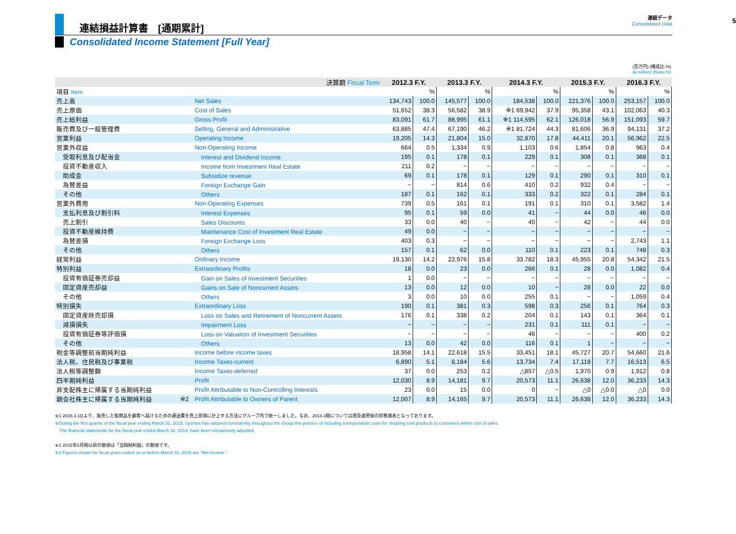連結損益計算書　[通期累計]
連結データ
Consolidated Data
5
Consolidated Income Statement [Full Year]
(百万円) (構成比:%)
(¥ million) (Ratio:%)
| 決算期 Fiscal Term | | | 2012.3 F.Y. | | 2013.3 F.Y. | | 2014.3 F.Y. | | 2015.3 F.Y. | | 2016.3 F.Y. | |
| --- | --- | --- | --- | --- | --- | --- | --- | --- | --- | --- | --- | --- |
| 項目 Item | | | | % | | % | | % | | % | | % |
| 売上高 | | Net Sales | 134,743 | 100.0 | 145,577 | 100.0 | 184,538 | 100.0 | 221,376 | 100.0 | 253,157 | 100.0 |
| 売上原価 | | Cost of Sales | 51,652 | 38.3 | 56,582 | 38.9 | ※1 69,942 | 37.9 | 95,358 | 43.1 | 102,063 | 40.3 |
| 売上総利益 | | Gross Profit | 83,091 | 61.7 | 88,995 | 61.1 | ※1 114,595 | 62.1 | 126,018 | 56.9 | 151,093 | 59.7 |
| 販売費及び一般管理費 | | Selling, General and Administrative | 63,885 | 47.4 | 67,190 | 46.2 | ※1 81,724 | 44.3 | 81,606 | 36.9 | 94,131 | 37.2 |
| 営業利益 | | Operating Income | 19,205 | 14.3 | 21,804 | 15.0 | 32,870 | 17.8 | 44,411 | 20.1 | 56,962 | 22.5 |
| 営業外収益 | | Non-Operating Income | 664 | 0.5 | 1,334 | 0.9 | 1,103 | 0.6 | 1,854 | 0.8 | 963 | 0.4 |
| 受取利息及び配当金 | | Interest and Dividend Income | 195 | 0.1 | 178 | 0.1 | 229 | 0.1 | 308 | 0.1 | 368 | 0.1 |
| 投資不動産収入 | | Income from Investment Real Estate | 211 | 0.2 | − | − | − | − | − | − | − | − |
| 助成金 | | Subsidize revenue | 69 | 0.1 | 178 | 0.1 | 129 | 0.1 | 290 | 0.1 | 310 | 0.1 |
| 為替差益 | | Foreign Exchange Gain | − | − | 814 | 0.6 | 410 | 0.2 | 932 | 0.4 | − | − |
| その他 | | Others | 187 | 0.1 | 162 | 0.1 | 333 | 0.2 | 322 | 0.1 | 284 | 0.1 |
| 営業外費用 | | Non-Operating Expenses | 739 | 0.5 | 161 | 0.1 | 191 | 0.1 | 310 | 0.1 | 3,582 | 1.4 |
| 支払利息及び割引料 | | Interest Expenses | 95 | 0.1 | 59 | 0.0 | 41 | − | 44 | 0.0 | 46 | 0.0 |
| 売上割引 | | Sales Discounts | 33 | 0.0 | 40 | − | 40 | − | 42 | − | 44 | 0.0 |
| 投資不動産維持費 | | Maintenance Cost of Investment Real Estate | 49 | 0.0 | − | − | − | − | − | − | − | − |
| 為替差損 | | Foreign Exchange Loss | 403 | 0.3 | − | − | − | − | − | − | 2,743 | 1.1 |
| その他 | | Others | 157 | 0.1 | 62 | 0.0 | 110 | 0.1 | 223 | 0.1 | 748 | 0.3 |
| 経常利益 | | Ordinary Income | 19,130 | 14.2 | 22,976 | 15.8 | 33,782 | 18.3 | 45,955 | 20.8 | 54,342 | 21.5 |
| 特別利益 | | Extraordinary Profits | 18 | 0.0 | 23 | 0.0 | 266 | 0.1 | 28 | 0.0 | 1,082 | 0.4 |
| 投資有価証券売却益 | | Gain on Sales of Investment Securities | 1 | 0.0 | − | − | − | − | − | − | − | − |
| 固定資産売却益 | | Gains on Sale of Noncurrent Assets | 13 | 0.0 | 12 | 0.0 | 10 | − | 28 | 0.0 | 22 | 0.0 |
| その他 | | Others | 3 | 0.0 | 10 | 0.0 | 255 | 0.1 | − | − | 1,059 | 0.4 |
| 特別損失 | | Extraordinary Loss | 190 | 0.1 | 381 | 0.3 | 598 | 0.3 | 256 | 0.1 | 764 | 0.3 |
| 固定資産除売却損 | | Loss on Sales and Retirement of Noncurrent Assets | 176 | 0.1 | 338 | 0.2 | 204 | 0.1 | 143 | 0.1 | 364 | 0.1 |
| 減損損失 | | Impairment Loss | − | − | − | − | 231 | 0.1 | 111 | 0.1 | − | − |
| 投資有価証券等評価損 | | Loss on Valuation of Investment Securities | − | − | − | − | 46 | − | − | − | 400 | 0.2 |
| その他 | | Others | 13 | 0.0 | 42 | 0.0 | 116 | 0.1 | 1 | − | − | − |
| 税金等調整前当期純利益 | | Income before income taxes | 18,958 | 14.1 | 22,618 | 15.5 | 33,451 | 18.1 | 45,727 | 20.7 | 54,660 | 21.6 |
| 法人税、住民税及び事業税 | | Income Taxes-current | 6,890 | 5.1 | 8,184 | 5.6 | 13,734 | 7.4 | 17,118 | 7.7 | 16,513 | 6.5 |
| 法人税等調整額 | | Income Taxes-deferred | 37 | 0.0 | 253 | 0.2 | △857 | △0.5 | 1,970 | 0.9 | 1,912 | 0.8 |
| 四半期純利益 | | Profit | 12,030 | 8.9 | 14,181 | 9.7 | 20,573 | 11.1 | 26,638 | 12.0 | 36,233 | 14.3 |
| 非支配株主に帰属する当期純利益 | | Profit Attributable to Non-Controlling Interests | 23 | 0.0 | 15 | 0.0 | 0 | − | △0 | △0.0 | △0 | 0.0 |
| 親会社株主に帰属する当期純利益 | ※2 | Profit Attributable to Owners of Parent | 12,007 | 8.9 | 14,165 | 9.7 | 20,573 | 11.1 | 26,638 | 12.0 | 36,233 | 14.3 |
※1 2015.3.1Qより、販売した製商品を顧客へ届けるための運送費を売上原価に計上する方法にグループ内で統一しました。なお、2014.3期については遡及適用後の財務諸表となっております。
※During the first quarter of the fiscal year ending March 31, 2015, Sysmex has adopted consistently throughout the Group the practice of including transportation costs for shipping sold products to customers within cost of sales.
　The financial statements for the fiscal year ended March 31, 2014, have been retroactively adjusted.
※2 2015年3月期以前の数値は「当期純利益」の数値です。
※2 Figures shown for fiscal years ended on or before March 31, 2015 are "Net income."